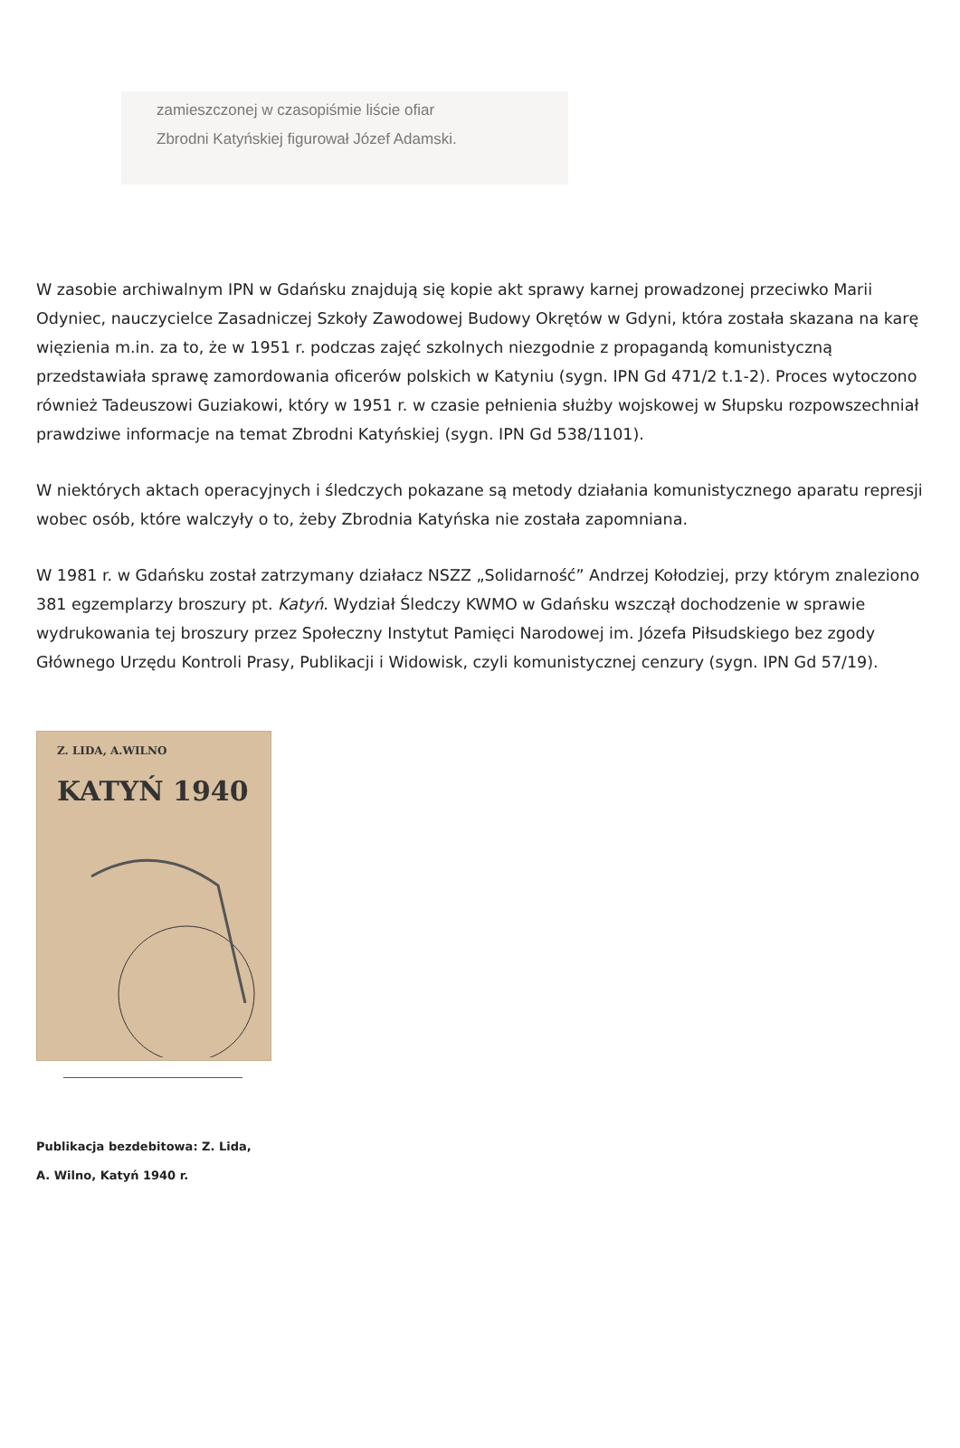zamieszczonej w czasopiśmie liście ofiar
Zbrodni Katyńskiej figurował Józef Adamski.
W zasobie archiwalnym IPN w Gdańsku znajdują się kopie akt sprawy karnej prowadzonej przeciwko Marii Odyniec, nauczycielce Zasadniczej Szkoły Zawodowej Budowy Okrętów w Gdyni, która została skazana na karę więzienia m.in. za to, że w 1951 r. podczas zajęć szkolnych niezgodnie z propagandą komunistyczną przedstawiała sprawę zamordowania oficerów polskich w Katyniu (sygn. IPN Gd 471/2 t.1-2). Proces wytoczono również Tadeuszowi Guziakowi, który w 1951 r. w czasie pełnienia służby wojskowej w Słupsku rozpowszechniał prawdziwe informacje na temat Zbrodni Katyńskiej (sygn. IPN Gd 538/1101).
W niektórych aktach operacyjnych i śledczych pokazane są metody działania komunistycznego aparatu represji wobec osób, które walczyły o to, żeby Zbrodnia Katyńska nie została zapomniana.
W 1981 r. w Gdańsku został zatrzymany działacz NSZZ „Solidarność” Andrzej Kołodziej, przy którym znaleziono 381 egzemplarzy broszury pt. Katyń. Wydział Śledczy KWMO w Gdańsku wszczął dochodzenie w sprawie wydrukowania tej broszury przez Społeczny Instytut Pamięci Narodowej im. Józefa Piłsudskiego bez zgody Głównego Urzędu Kontroli Prasy, Publikacji i Widowisk, czyli komunistycznej cenzury (sygn. IPN Gd 57/19).
Z. LIDA, A.WILNO
KATYŃ 1940
Publikacja bezdebitowa: Z. Lida,
A. Wilno, Katyń 1940 r.